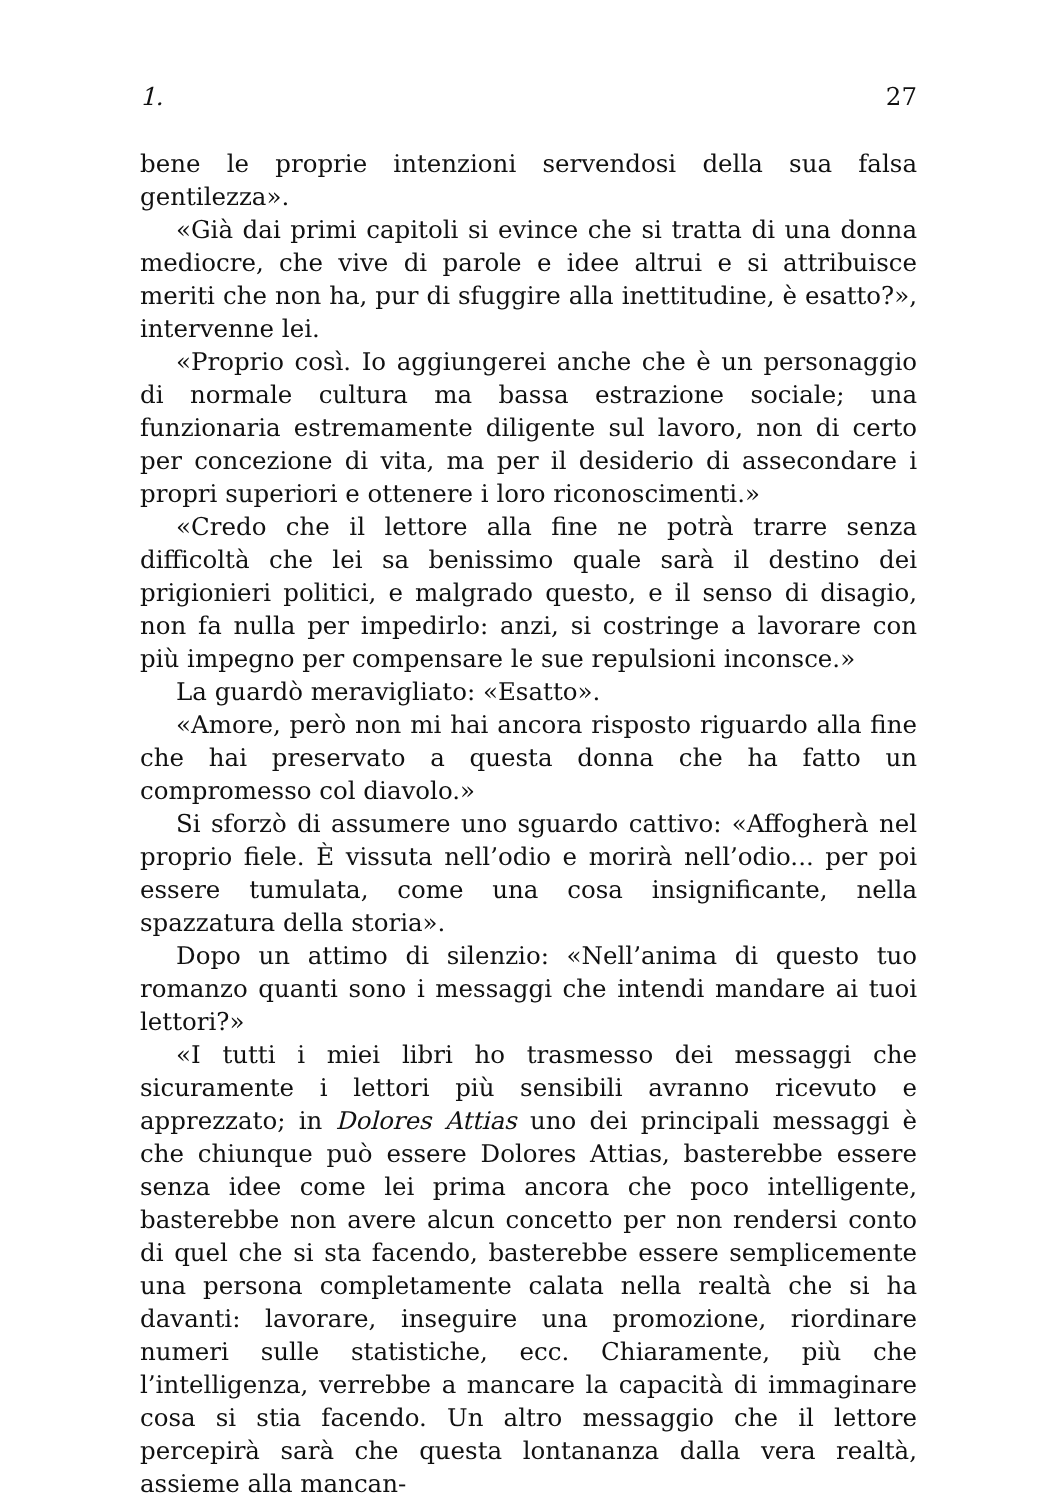1. 27
bene le proprie intenzioni servendosi della sua falsa gentilezza».
«Già dai primi capitoli si evince che si tratta di una donna mediocre, che vive di parole e idee altrui e si attribuisce meriti che non ha, pur di sfuggire alla inettitudine, è esatto?», intervenne lei.
«Proprio così. Io aggiungerei anche che è un personaggio di normale cultura ma bassa estrazione sociale; una funzionaria estremamente diligente sul lavoro, non di certo per concezione di vita, ma per il desiderio di assecondare i propri superiori e ottenere i loro riconoscimenti.»
«Credo che il lettore alla fine ne potrà trarre senza difficoltà che lei sa benissimo quale sarà il destino dei prigionieri politici, e malgrado questo, e il senso di disagio, non fa nulla per impedirlo: anzi, si costringe a lavorare con più impegno per compensare le sue repulsioni inconsce.»
La guardò meravigliato: «Esatto».
«Amore, però non mi hai ancora risposto riguardo alla fine che hai preservato a questa donna che ha fatto un compromesso col diavolo.»
Si sforzò di assumere uno sguardo cattivo: «Affogherà nel proprio fiele. È vissuta nell’odio e morirà nell’odio... per poi essere tumulata, come una cosa insignificante, nella spazzatura della storia».
Dopo un attimo di silenzio: «Nell’anima di questo tuo romanzo quanti sono i messaggi che intendi mandare ai tuoi lettori?»
«I tutti i miei libri ho trasmesso dei messaggi che sicuramente i lettori più sensibili avranno ricevuto e apprezzato; in Dolores Attias uno dei principali messaggi è che chiunque può essere Dolores Attias, basterebbe essere senza idee come lei prima ancora che poco intelligente, basterebbe non avere alcun concetto per non rendersi conto di quel che si sta facendo, basterebbe essere semplicemente una persona completamente calata nella realtà che si ha davanti: lavorare, inseguire una promozione, riordinare numeri sulle statistiche, ecc. Chiaramente, più che l’intelligenza, verrebbe a mancare la capacità di immaginare cosa si stia facendo. Un altro messaggio che il lettore percepirà sarà che questa lontananza dalla vera realtà, assieme alla mancan-